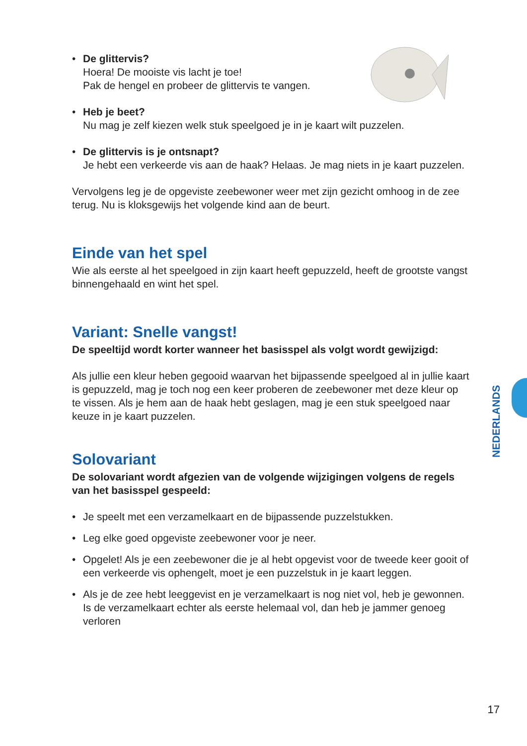• De glittervis?
Hoera! De mooiste vis lacht je toe!
Pak de hengel en probeer de glittervis te vangen.
• Heb je beet?
Nu mag je zelf kiezen welk stuk speelgoed je in je kaart wilt puzzelen.
• De glittervis is je ontsnapt?
Je hebt een verkeerde vis aan de haak? Helaas. Je mag niets in je kaart puzzelen.
Vervolgens leg je de opgeviste zeebewoner weer met zijn gezicht omhoog in de zee terug. Nu is kloksgewijs het volgende kind aan de beurt.
Einde van het spel
Wie als eerste al het speelgoed in zijn kaart heeft gepuzzeld, heeft de grootste vangst binnengehaald en wint het spel.
Variant: Snelle vangst!
De speeltijd wordt korter wanneer het basisspel als volgt wordt gewijzigd:
Als jullie een kleur heben gegooid waarvan het bijpassende speelgoed al in jullie kaart is gepuzzeld, mag je toch nog een keer proberen de zeebewoner met deze kleur op te vissen. Als je hem aan de haak hebt geslagen, mag je een stuk speelgoed naar keuze in je kaart puzzelen.
Solovariant
De solovariant wordt afgezien van de volgende wijzigingen volgens de regels van het basisspel gespeeld:
• Je speelt met een verzamelkaart en de bijpassende puzzelstukken.
• Leg elke goed opgeviste zeebewoner voor je neer.
• Opgelet! Als je een zeebewoner die je al hebt opgevist voor de tweede keer gooit of een verkeerde vis ophengelt, moet je een puzzelstuk in je kaart leggen.
• Als je de zee hebt leeggevist en je verzamelkaart is nog niet vol, heb je gewonnen. Is de verzamelkaart echter als eerste helemaal vol, dan heb je jammer genoeg verloren
NEDERLANDS
17